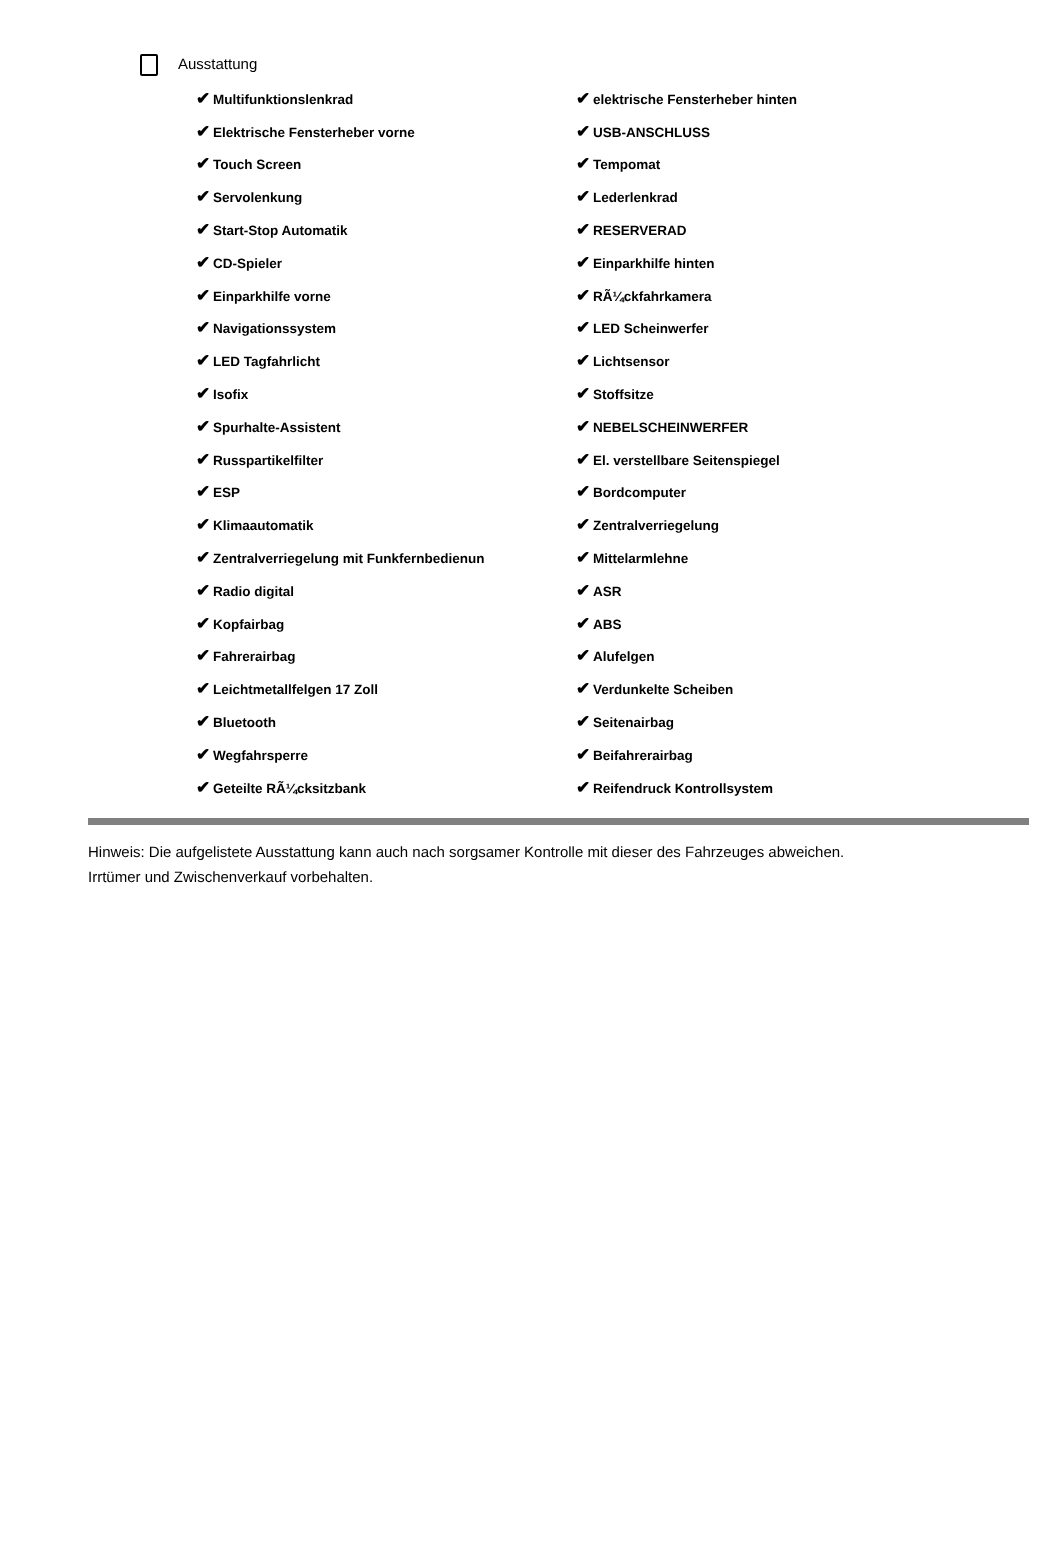Ausstattung
| ✔ Multifunktionslenkrad | ✔ elektrische Fensterheber hinten |
| ✔ Elektrische Fensterheber vorne | ✔ USB-ANSCHLUSS |
| ✔ Touch Screen | ✔ Tempomat |
| ✔ Servolenkung | ✔ Lederlenkrad |
| ✔ Start-Stop Automatik | ✔ RESERVERAD |
| ✔ CD-Spieler | ✔ Einparkhilfe hinten |
| ✔ Einparkhilfe vorne | ✔ RÃ¼ckfahrkamera |
| ✔ Navigationssystem | ✔ LED Scheinwerfer |
| ✔ LED Tagfahrlicht | ✔ Lichtsensor |
| ✔ Isofix | ✔ Stoffsitze |
| ✔ Spurhalte-Assistent | ✔ NEBELSCHEINWERFER |
| ✔ Russpartikelfilter | ✔ El. verstellbare Seitenspiegel |
| ✔ ESP | ✔ Bordcomputer |
| ✔ Klimaautomatik | ✔ Zentralverriegelung |
| ✔ Zentralverriegelung mit Funkfernbedienun | ✔ Mittelarmlehne |
| ✔ Radio digital | ✔ ASR |
| ✔ Kopfairbag | ✔ ABS |
| ✔ Fahrerairbag | ✔ Alufelgen |
| ✔ Leichtmetallfelgen 17 Zoll | ✔ Verdunkelte Scheiben |
| ✔ Bluetooth | ✔ Seitenairbag |
| ✔ Wegfahrsperre | ✔ Beifahrerairbag |
| ✔ Geteilte RÃ¼cksitzbank | ✔ Reifendruck Kontrollsystem |
Hinweis: Die aufgelistete Ausstattung kann auch nach sorgsamer Kontrolle mit dieser des Fahrzeuges abweichen. Irrtümer und Zwischenverkauf vorbehalten.